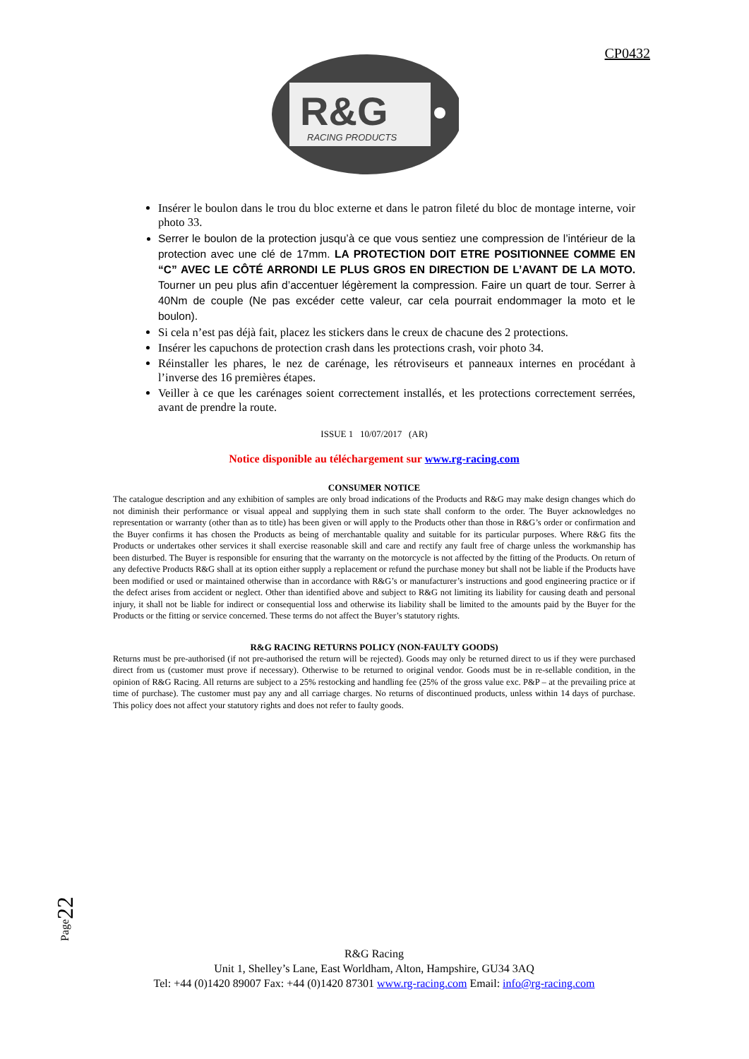CP0432
R&G
RACING PRODUCTS
Insérer le boulon dans le trou du bloc externe et dans le patron fileté du bloc de montage interne, voir photo 33.
Serrer le boulon de la protection jusqu’à ce que vous sentiez une compression de l’intérieur de la protection avec une clé de 17mm. LA PROTECTION DOIT ETRE POSITIONNEE COMME EN “C” AVEC LE CÔTÉ ARRONDI LE PLUS GROS EN DIRECTION DE L’AVANT DE LA MOTO. Tourner un peu plus afin d’accentuer légèrement la compression. Faire un quart de tour. Serrer à 40Nm de couple (Ne pas excéder cette valeur, car cela pourrait endommager la moto et le boulon).
Si cela n’est pas déjà fait, placez les stickers dans le creux de chacune des 2 protections.
Insérer les capuchons de protection crash dans les protections crash, voir photo 34.
Réinstaller les phares, le nez de carénage, les rétroviseurs et panneaux internes en procédant à l’inverse des 16 premières étapes.
Veiller à ce que les carénages soient correctement installés, et les protections correctement serrées, avant de prendre la route.
ISSUE 1 10/07/2017 (AR)
Notice disponible au téléchargement sur www.rg-racing.com
CONSUMER NOTICE
The catalogue description and any exhibition of samples are only broad indications of the Products and R&G may make design changes which do not diminish their performance or visual appeal and supplying them in such state shall conform to the order. The Buyer acknowledges no representation or warranty (other than as to title) has been given or will apply to the Products other than those in R&G’s order or confirmation and the Buyer confirms it has chosen the Products as being of merchantable quality and suitable for its particular purposes. Where R&G fits the Products or undertakes other services it shall exercise reasonable skill and care and rectify any fault free of charge unless the workmanship has been disturbed. The Buyer is responsible for ensuring that the warranty on the motorcycle is not affected by the fitting of the Products. On return of any defective Products R&G shall at its option either supply a replacement or refund the purchase money but shall not be liable if the Products have been modified or used or maintained otherwise than in accordance with R&G’s or manufacturer’s instructions and good engineering practice or if the defect arises from accident or neglect. Other than identified above and subject to R&G not limiting its liability for causing death and personal injury, it shall not be liable for indirect or consequential loss and otherwise its liability shall be limited to the amounts paid by the Buyer for the Products or the fitting or service concerned. These terms do not affect the Buyer’s statutory rights.
R&G RACING RETURNS POLICY (NON-FAULTY GOODS)
Returns must be pre-authorised (if not pre-authorised the return will be rejected). Goods may only be returned direct to us if they were purchased direct from us (customer must prove if necessary). Otherwise to be returned to original vendor. Goods must be in re-sellable condition, in the opinion of R&G Racing. All returns are subject to a 25% restocking and handling fee (25% of the gross value exc. P&P – at the prevailing price at time of purchase). The customer must pay any and all carriage charges. No returns of discontinued products, unless within 14 days of purchase. This policy does not affect your statutory rights and does not refer to faulty goods.
Page22
R&G Racing
Unit 1, Shelley’s Lane, East Worldham, Alton, Hampshire, GU34 3AQ
Tel: +44 (0)1420 89007 Fax: +44 (0)1420 87301 www.rg-racing.com Email: info@rg-racing.com